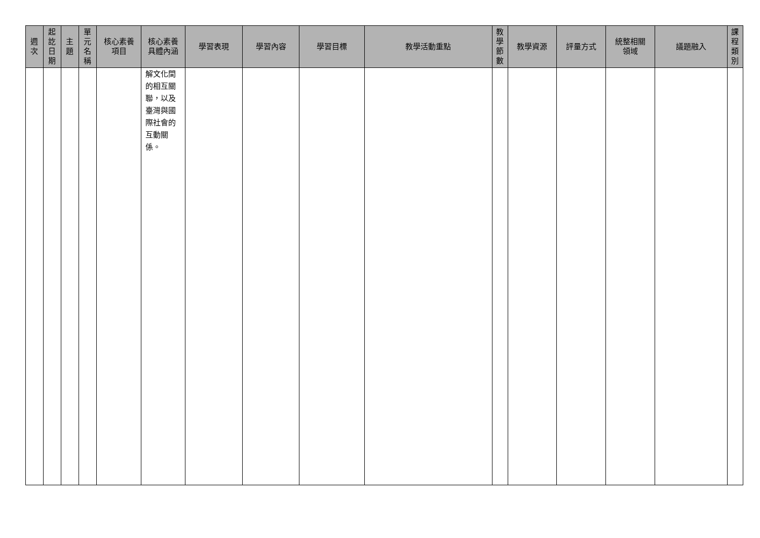| 週 次 | 起 訖 日 期 | 主 題 | 單 元 名 稱 | 核心素養 項目 | 核心素養 具體內涵 | 學習表現 | 學習內容 | 學習目標 | 教學活動重點 | 教 學 節 數 | 教學資源 | 評量方式 | 統整相關 領域 | 議題融入 | 課 程 類 別 |
| --- | --- | --- | --- | --- | --- | --- | --- | --- | --- | --- | --- | --- | --- | --- | --- |
| | | | | | 解文化間 的相互關 聯，以及 臺灣與國 際社會的 互動關 係。 | | | | | | | | | | |